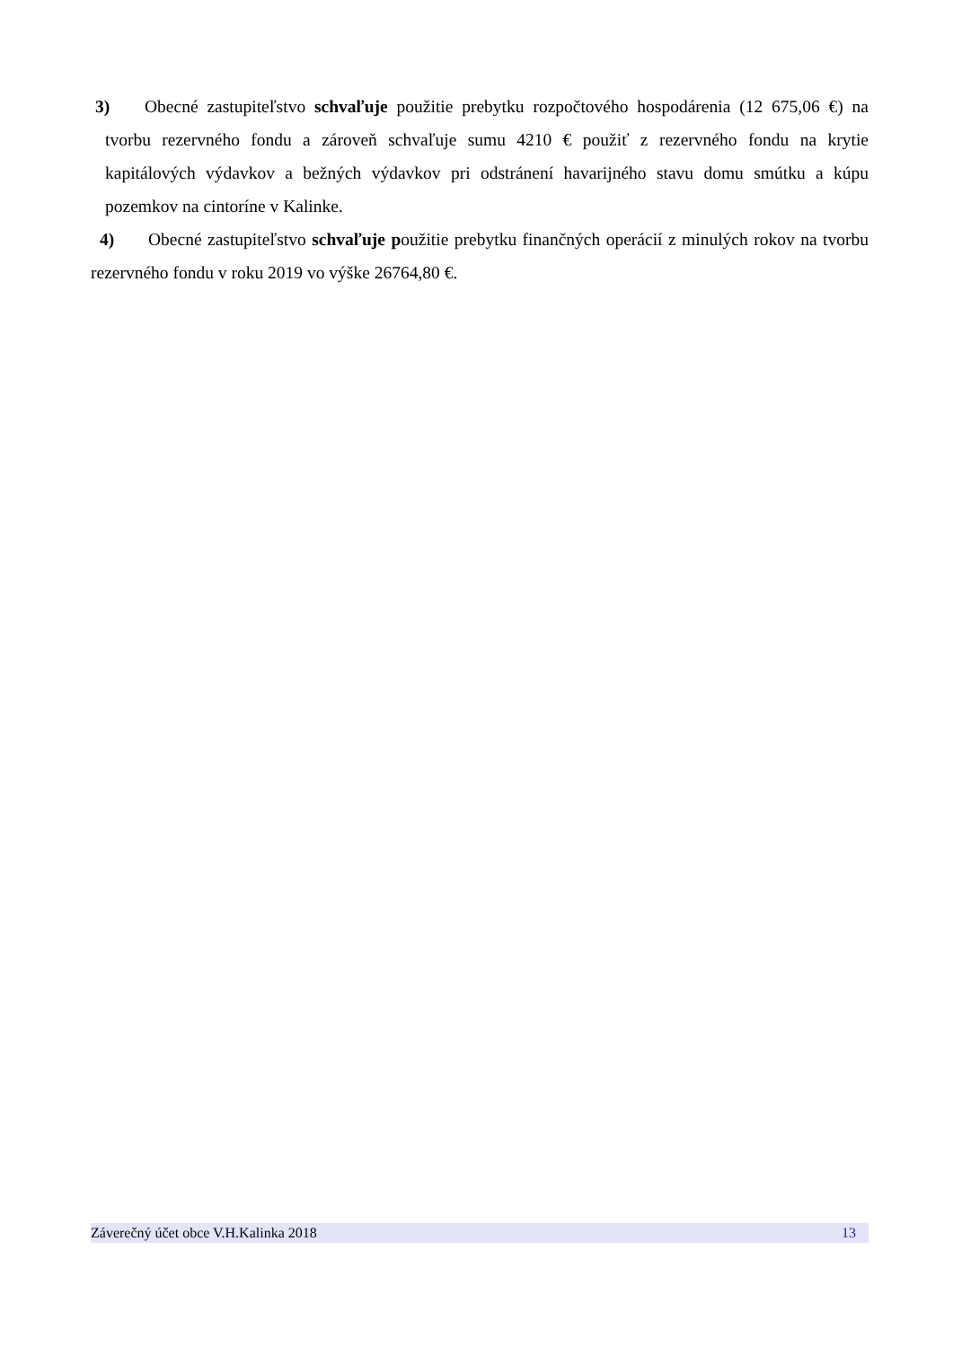3) Obecné zastupiteľstvo schvaľuje použitie prebytku rozpočtového hospodárenia (12 675,06 €) na tvorbu rezervného fondu a zároveň schvaľuje sumu 4210 € použiť z rezervného fondu na krytie kapitálových výdavkov a bežných výdavkov pri odstránení havarijného stavu domu smútku a kúpu pozemkov na cintoríne v Kalinke.
4) Obecné zastupiteľstvo schvaľuje použitie prebytku finančných operácií z minulých rokov na tvorbu rezervného fondu v roku 2019 vo výške 26764,80 €.
Záverečný účet obce V.H.Kalinka 2018 13